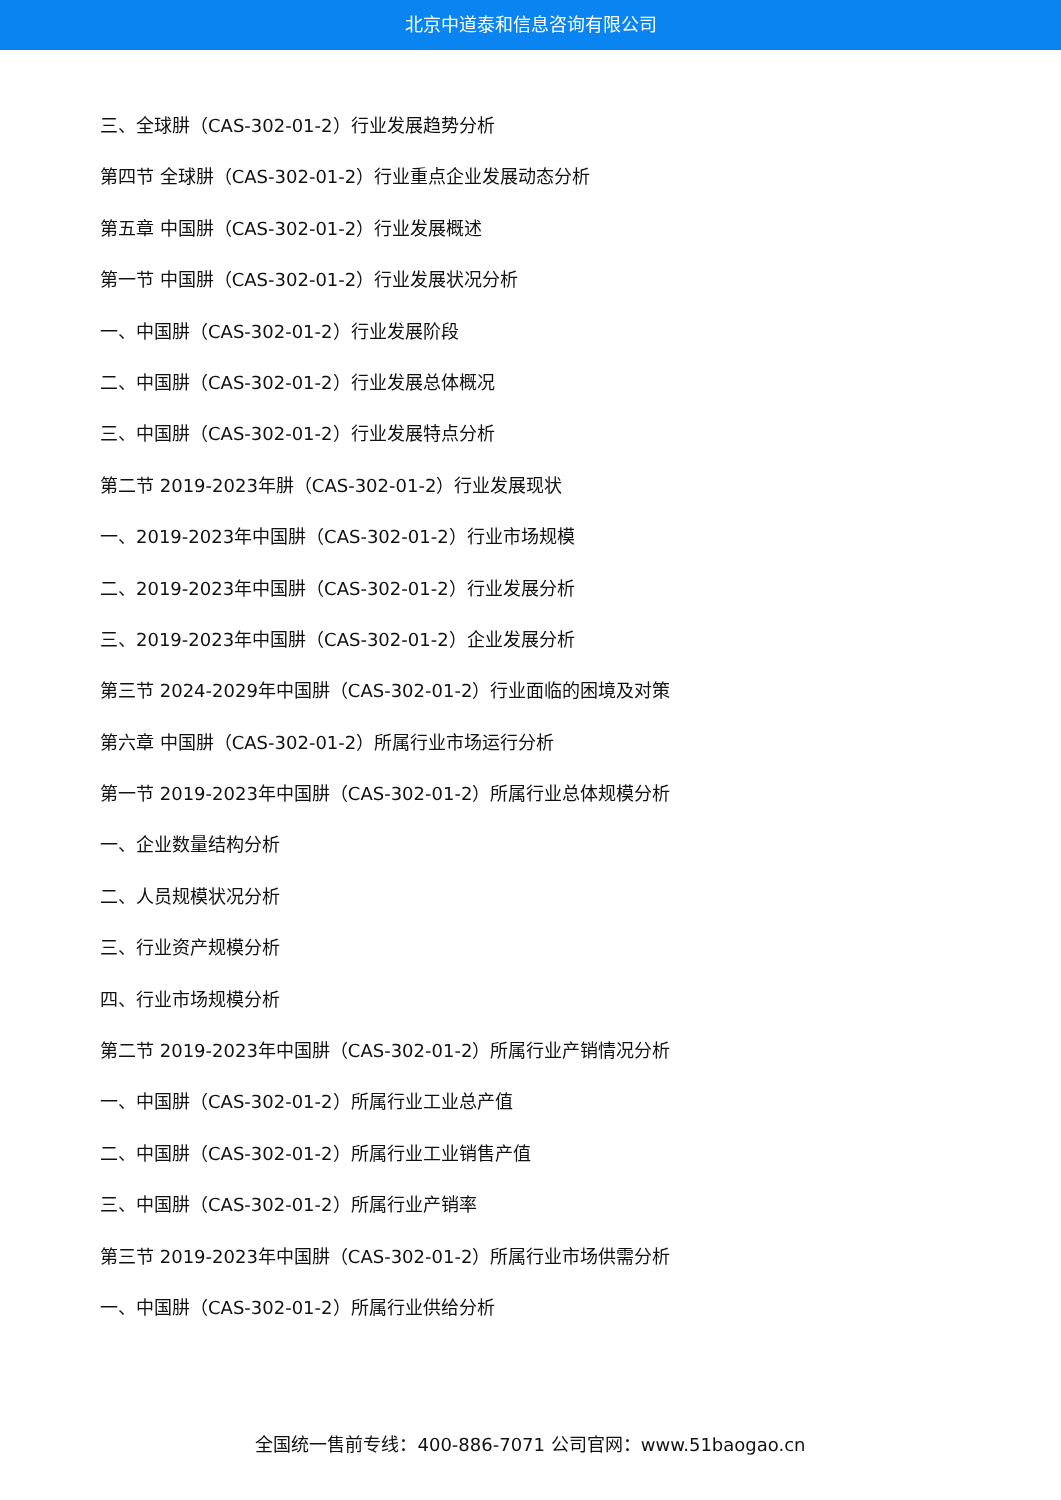北京中道泰和信息咨询有限公司
三、全球肼（CAS-302-01-2）行业发展趋势分析
第四节 全球肼（CAS-302-01-2）行业重点企业发展动态分析
第五章 中国肼（CAS-302-01-2）行业发展概述
第一节 中国肼（CAS-302-01-2）行业发展状况分析
一、中国肼（CAS-302-01-2）行业发展阶段
二、中国肼（CAS-302-01-2）行业发展总体概况
三、中国肼（CAS-302-01-2）行业发展特点分析
第二节 2019-2023年肼（CAS-302-01-2）行业发展现状
一、2019-2023年中国肼（CAS-302-01-2）行业市场规模
二、2019-2023年中国肼（CAS-302-01-2）行业发展分析
三、2019-2023年中国肼（CAS-302-01-2）企业发展分析
第三节 2024-2029年中国肼（CAS-302-01-2）行业面临的困境及对策
第六章 中国肼（CAS-302-01-2）所属行业市场运行分析
第一节 2019-2023年中国肼（CAS-302-01-2）所属行业总体规模分析
一、企业数量结构分析
二、人员规模状况分析
三、行业资产规模分析
四、行业市场规模分析
第二节 2019-2023年中国肼（CAS-302-01-2）所属行业产销情况分析
一、中国肼（CAS-302-01-2）所属行业工业总产值
二、中国肼（CAS-302-01-2）所属行业工业销售产值
三、中国肼（CAS-302-01-2）所属行业产销率
第三节 2019-2023年中国肼（CAS-302-01-2）所属行业市场供需分析
一、中国肼（CAS-302-01-2）所属行业供给分析
全国统一售前专线：400-886-7071 公司官网：www.51baogao.cn